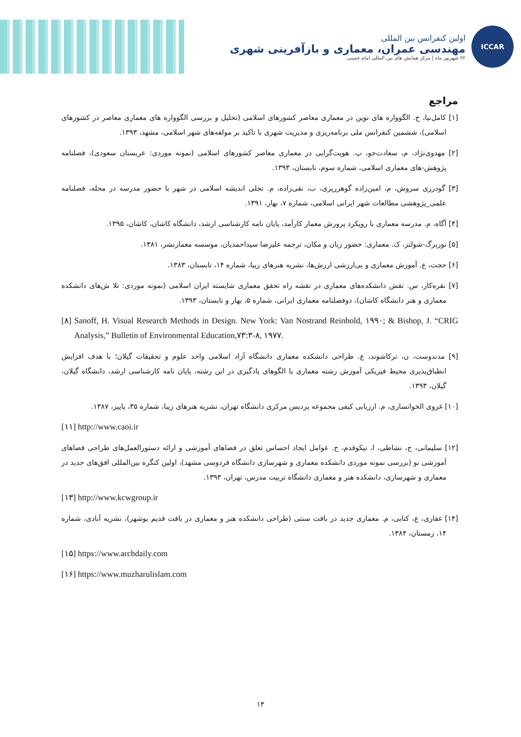ICCAR
اولین کنفرانس بین المللی
مهندسی عمران، معماری و بازآفرینی شهری
۲۲ شهریور ماه | مرکز همایش های بین المللی امام خمینی
مراجع
[۱] کامل‌نیا، ح. الگوواره های نوین در معماری معاصر کشورهای اسلامی (تحلیل و بررسی الگوواره های معماری معاصر در کشورهای اسلامی)، ششمین کنفرانس ملی برنامه‌ریزی و مدیریت شهری با تاکید بر مولفه‌های شهر اسلامی، مشهد، ۱۳۹۳.
[۲] مهدوی‌نژاد، م، سعادت‌جو، پ. هویت‌گرایی در معماری معاصر کشورهای اسلامی (نمونه موردی: عربستان سعودی)، فصلنامه پژوهش-های معماری اسلامی، شماره سوم، تابستان، ۱۳۹۳.
[۳] گودرزی سروش، م، امین‌زاده گوهرریزی، ب، نقی‌زاده، م. تجلی اندیشه اسلامی در شهر با حضور مدرسه در محله، فصلنامه علمی_پژوهشی مطالعات شهر ایرانی اسلامی، شماره ۷، بهار، ۱۳۹۱.
[۴] آگاه، م. مدرسه معماری با رویکرد پرورش معمار کارآمد، پایان نامه کارشناسی ارشد، دانشگاه کاشان، کاشان، ۱۳۹۵.
[۵] نوربرگ-شولتز، ک. معماری: حضور زبان و مکان، ترجمه علیرضا سیداحمدیان، موسسه معمارنشر، ۱۳۸۱.
[۶] حجت، ع. آموزش معماری و بی‌ارزشی ارزش‌ها، نشریه هنرهای زیبا، شماره ۱۴، تابستان، ۱۳۸۳.
[۷] نقره‌کار، س. نقش دانشکده‌های معماری در نقشه راه تحقق معماری شایسته ایران اسلامی (نمونه موردی: تلا ش‌های دانشکده معماری و هنر دانشگاه کاشان)، دوفصلنامه معماری ایرانی، شماره ۵، بهار و تابستان، ۱۳۹۳.
[۸] Sanoff, H. Visual Research Methods in Design. New York: Van Nostrand Reinhold, ۱۹۹۰; & Bishop, J. “CRIG Analysis,” Bulletin of Environmental Education,۷۳:۳-۸, ۱۹۷۷.
[۹] مدندوست، ن، ترکاشوند، ع. طراحی دانشکده معماری دانشگاه آزاد اسلامی واحد علوم و تحقیقات گیلان؛ با هدف افزایش انطباق‌پذیری محیط فیزیکی آموزش رشته معماری با الگوهای یادگیری در این رشته، پایان نامه کارشناسی ارشد، دانشگاه گیلان، گیلان، ۱۳۹۳.
[۱۰] غروی الخوانساری، م. ارزیابی کیفی مجموعه پردیس مرکزی دانشگاه تهران، نشریه هنرهای زیبا، شماره ۳۵، پاییز، ۱۳۸۷.
[۱۱] http://www.caoi.ir
[۱۲] سلیمانی، ح، نشاطی، ا، نیکوقدم، ح. عوامل ایجاد احساس تعلق در فضاهای آموزشی و ارائه دستورالعمل‌های طراحی فضاهای آموزشی نو (بررسی نمونه موردی دانشکده معماری و شهرسازی دانشگاه فردوسی مشهد)، اولین کنگره بین‌المللی افق‌های جدید در معماری و شهرسازی، دانشکده هنر و معماری دانشگاه تربیت مدرس، تهران، ۱۳۹۳.
[۱۳] http://www.kcwgroup.ir
[۱۴] غفاری، ع، کتابی، م. معماری جدید در بافت سنتی (طراحی دانشکده هنر و معماری در بافت قدیم بوشهر)، نشریه آبادی، شماره ۱۴، زمستان، ۱۳۸۴.
[۱۵] https://www.archdaily.com
[۱۶] https://www.muzharulislam.com
۱۳